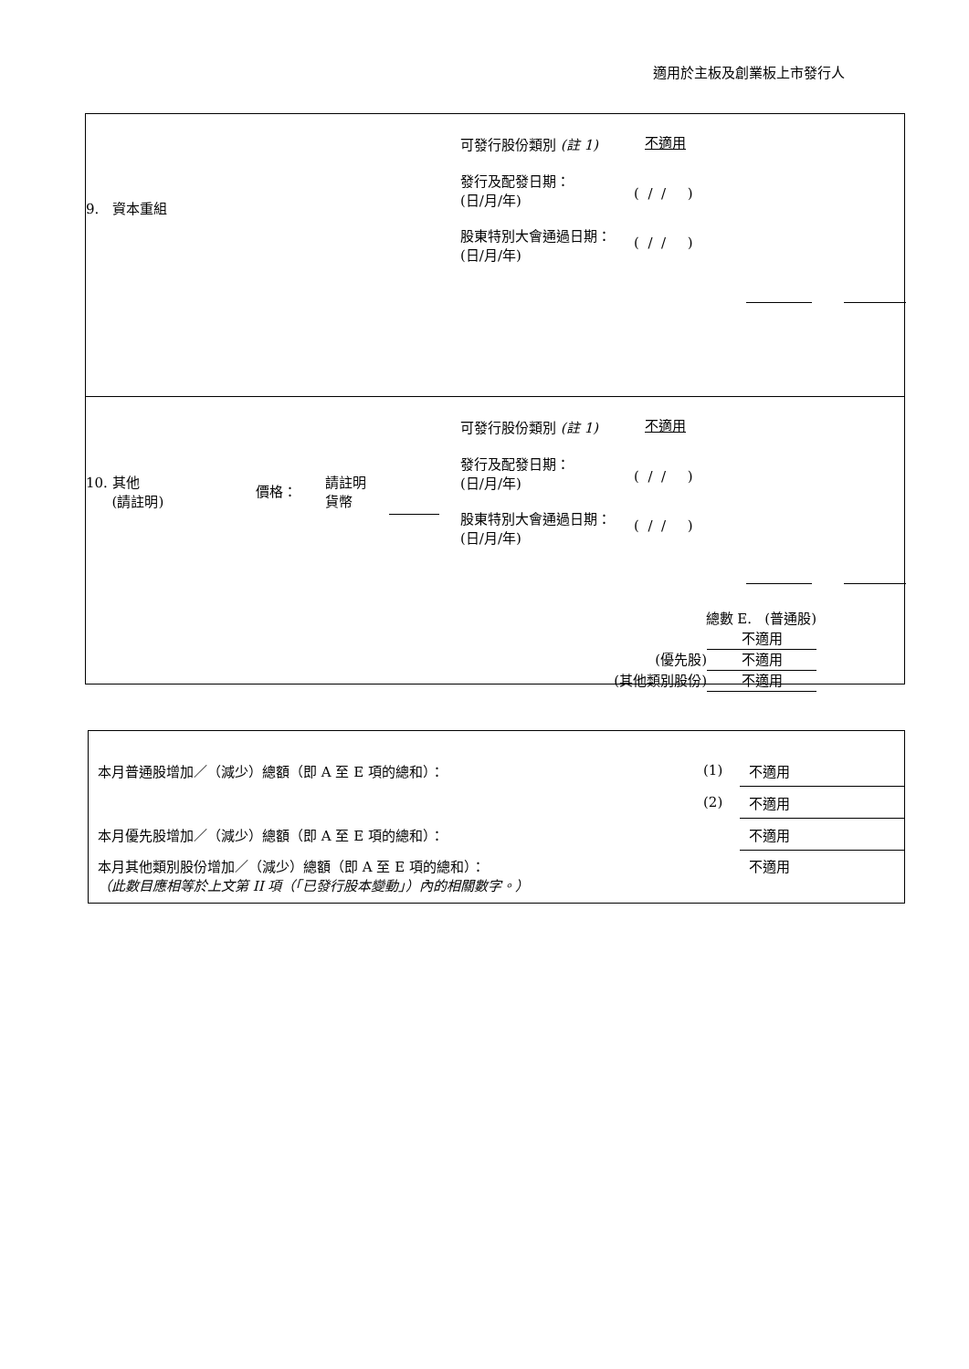適用於主板及創業板上市發行人
9. 資本重組
可發行股份類別 (註 1) 不適用
發行及配發日期：
(日/月/年)
( / / )
股東特別大會通過日期：
(日/月/年)
( / / )
10. 其他
(請註明)
價格：
請註明
貨幣
可發行股份類別 (註 1) 不適用
發行及配發日期：
(日/月/年)
( / / )
股東特別大會通過日期：
(日/月/年)
( / / )
總數 E. (普通股) 不適用
(優先股) 不適用
(其他類別股份) 不適用
| 本月普通股增加／（減少）總額（即 A 至 E 項的總和）： | (1) | 不適用 |
| | (2) | 不適用 |
| 本月優先股增加／（減少）總額（即 A 至 E 項的總和）： | | 不適用 |
| 本月其他類別股份增加／（減少）總額（即 A 至 E 項的總和）： （此數目應相等於上文第 II 項（「已發行股本變動」）內的相關數字。） | | 不適用 |